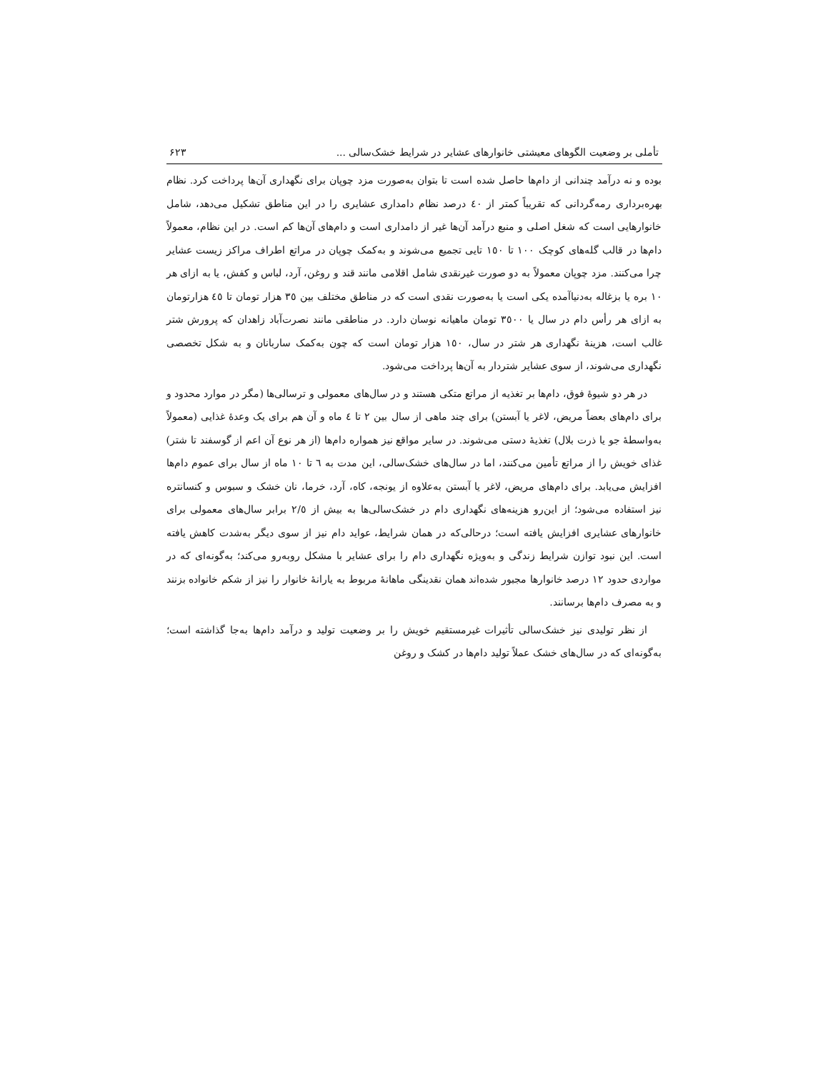تأملی بر وضعیت الگوهای معیشتی خانوارهای عشایر در شرایط خشک‌سالی ... ۶۲۳
بوده و نه درآمد چندانی از دام‌ها حاصل شده است تا بتوان به‌صورت مزد چوپان برای نگهداری آن‌ها پرداخت کرد. نظام بهره‌برداری رمه‌گردانی که تقریباً کمتر از ٤٠ درصد نظام دامداری عشایری را در این مناطق تشکیل می‌دهد، شامل خانوارهایی است که شغل اصلی و منبع درآمد آن‌ها غیر از دامداری است و دام‌های آن‌ها کم است. در این نظام، معمولاً دام‌ها در قالب گله‌های کوچک ١٠٠ تا ١٥٠ تایی تجمیع می‌شوند و به‌کمک چوپان در مراتع اطراف مراکز زیست عشایر چرا می‌کنند. مزد چوپان معمولاً به دو صورت غیرنقدی شامل اقلامی مانند قند و روغن، آرد، لباس و کفش، یا به ازای هر ١٠ بره یا بزغاله به‌دنیاآمده یکی است یا به‌صورت نقدی است که در مناطق مختلف بین ٣٥ هزار تومان تا ٤٥ هزارتومان به ازای هر رأس دام در سال یا ٣٥٠٠ تومان ماهیانه نوسان دارد. در مناطقی مانند نصرت‌آباد زاهدان که پرورش شتر غالب است، هزینهٔ نگهداری هر شتر در سال، ١٥٠ هزار تومان است که چون به‌کمک ساربانان و به شکل تخصصی نگهداری می‌شوند، از سوی عشایر شتردار به آن‌ها پرداخت می‌شود.
در هر دو شیوهٔ فوق، دام‌ها بر تغذیه از مراتع متکی هستند و در سال‌های معمولی و ترسالی‌ها (مگر در موارد محدود و برای دام‌های بعضاً مریض، لاغر یا آبستن) برای چند ماهی از سال بین ٢ تا ٤ ماه و آن هم برای یک وعدهٔ غذایی (معمولاً به‌واسطهٔ جو یا ذرت بلال) تغذیهٔ دستی می‌شوند. در سایر مواقع نیز همواره دام‌ها (از هر نوع آن اعم از گوسفند تا شتر) غذای خویش را از مراتع تأمین می‌کنند، اما در سال‌های خشک‌سالی، این مدت به ٦ تا ١٠ ماه از سال برای عموم دام‌ها افزایش می‌یابد. برای دام‌های مریض، لاغر یا آبستن به‌علاوه از یونجه، کاه، آرد، خرما، نان خشک و سبوس و کنسانتره نیز استفاده می‌شود؛ از این‌رو هزینه‌های نگهداری دام در خشک‌سالی‌ها به بیش از ٢/٥ برابر سال‌های معمولی برای خانوارهای عشایری افزایش یافته است؛ درحالی‌که در همان شرایط، عواید دام نیز از سوی دیگر به‌شدت کاهش یافته است. این نبود توازن شرایط زندگی و به‌ویژه نگهداری دام را برای عشایر با مشکل روبه‌رو می‌کند؛ به‌گونه‌ای که در مواردی حدود ١٢ درصد خانوارها مجبور شده‌اند همان نقدینگی ماهانهٔ مربوط به یارانهٔ خانوار را نیز از شکم خانواده بزنند و به مصرف دام‌ها برسانند.
از نظر تولیدی نیز خشک‌سالی تأثیرات غیرمستقیم خویش را بر وضعیت تولید و درآمد دام‌ها به‌جا گذاشته است؛ به‌گونه‌ای که در سال‌های خشک عملاً تولید دام‌ها در کشک و روغن